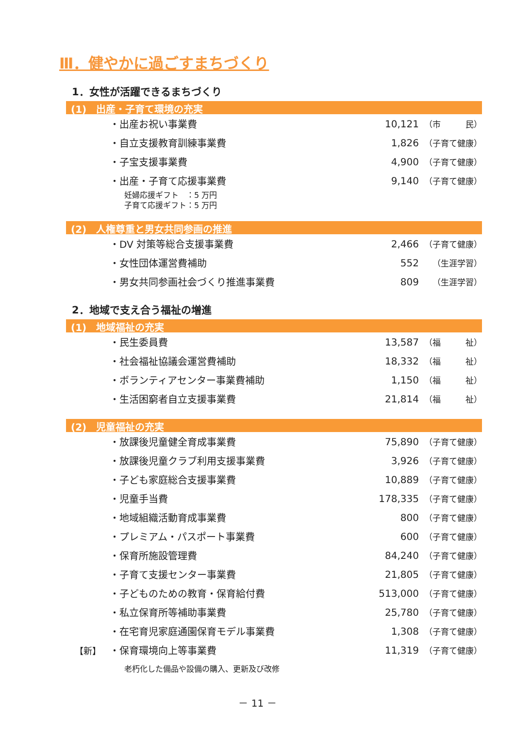Ⅲ．健やかに過ごすまちづくり
1．女性が活躍できるまちづくり
(1)　出産・子育て環境の充実
| | ・出産お祝い事業費 | 10,121 | （市 民） |
| | ・自立支援教育訓練事業費 | 1,826 | （子育て健康） |
| | ・子宝支援事業費 | 4,900 | （子育て健康） |
| | ・出産・子育て応援事業費 | 9,140 | （子育て健康） |
| | 妊婦応援ギフト ：5 万円 子育て応援ギフト：5 万円 | | |
(2)　人権尊重と男女共同参画の推進
| | ・DV 対策等総合支援事業費 | 2,466 | （子育て健康） |
| | ・女性団体運営費補助 | 552 | （生涯学習） |
| | ・男女共同参画社会づくり推進事業費 | 809 | （生涯学習） |
2．地域で支え合う福祉の増進
(1)　地域福祉の充実
| | ・民生委員費 | 13,587 | （福 祉） |
| | ・社会福祉協議会運営費補助 | 18,332 | （福 祉） |
| | ・ボランティアセンター事業費補助 | 1,150 | （福 祉） |
| | ・生活困窮者自立支援事業費 | 21,814 | （福 祉） |
(2)　児童福祉の充実
| | ・放課後児童健全育成事業費 | 75,890 | （子育て健康） |
| | ・放課後児童クラブ利用支援事業費 | 3,926 | （子育て健康） |
| | ・子ども家庭総合支援事業費 | 10,889 | （子育て健康） |
| | ・児童手当費 | 178,335 | （子育て健康） |
| | ・地域組織活動育成事業費 | 800 | （子育て健康） |
| | ・プレミアム・パスポート事業費 | 600 | （子育て健康） |
| | ・保育所施設管理費 | 84,240 | （子育て健康） |
| | ・子育て支援センター事業費 | 21,805 | （子育て健康） |
| | ・子どものための教育・保育給付費 | 513,000 | （子育て健康） |
| | ・私立保育所等補助事業費 | 25,780 | （子育て健康） |
| | ・在宅育児家庭通園保育モデル事業費 | 1,308 | （子育て健康） |
| 【新】 | ・保育環境向上等事業費 | 11,319 | （子育て健康） |
| | 老朽化した備品や設備の購入、更新及び改修 | | |
－ 11 －